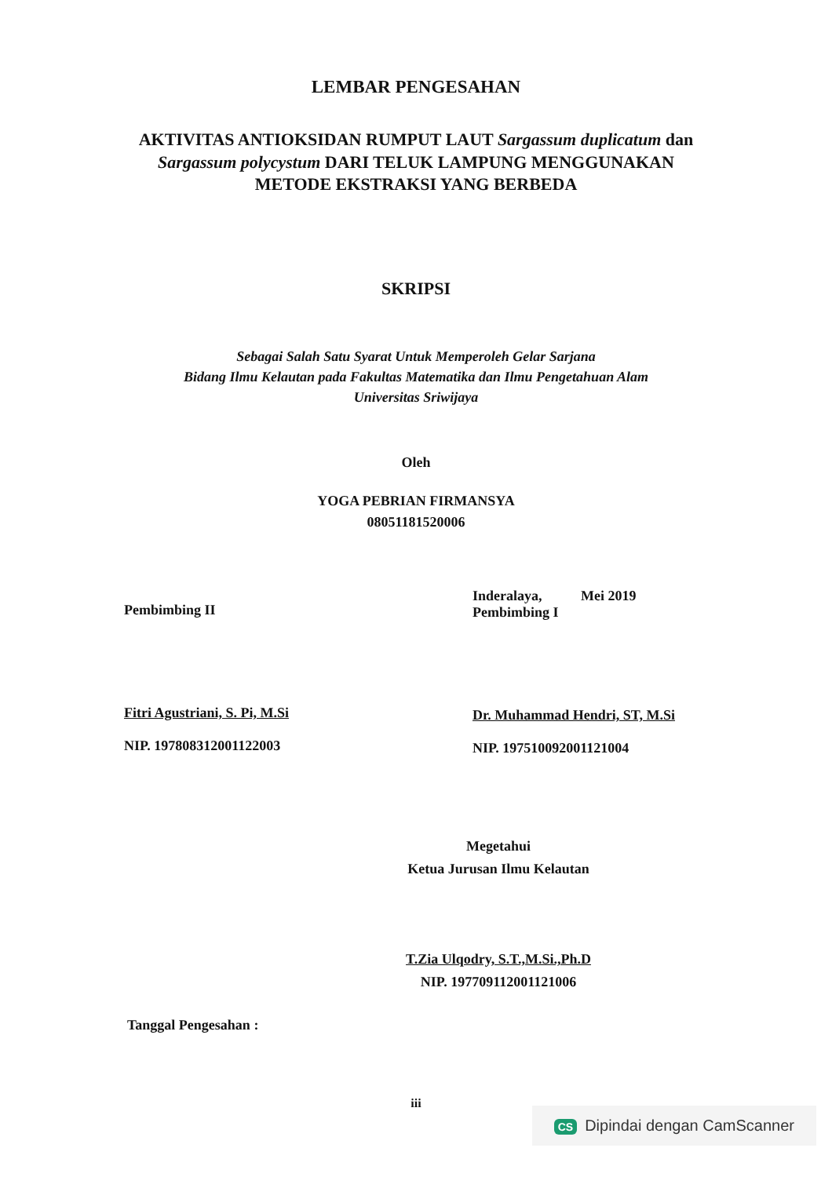LEMBAR PENGESAHAN
AKTIVITAS ANTIOKSIDAN RUMPUT LAUT Sargassum duplicatum dan Sargassum polycystum DARI TELUK LAMPUNG MENGGUNAKAN METODE EKSTRAKSI YANG BERBEDA
SKRIPSI
Sebagai Salah Satu Syarat Untuk Memperoleh Gelar Sarjana
Bidang Ilmu Kelautan pada Fakultas Matematika dan Ilmu Pengetahuan Alam
Universitas Sriwijaya
Oleh
YOGA PEBRIAN FIRMANSYA
08051181520006
Pembimbing II
Fitri Agustriani, S. Pi, M.Si
NIP. 197808312001122003
Inderalaya, Mei 2019
Pembimbing I
Dr. Muhammad Hendri, ST, M.Si
NIP. 197510092001121004
Megetahui
Ketua Jurusan Ilmu Kelautan
T.Zia Ulqodry, S.T.,M.Si.,Ph.D
NIP. 197709112001121006
Tanggal Pengesahan :
iii
CS Dipindai dengan CamScanner